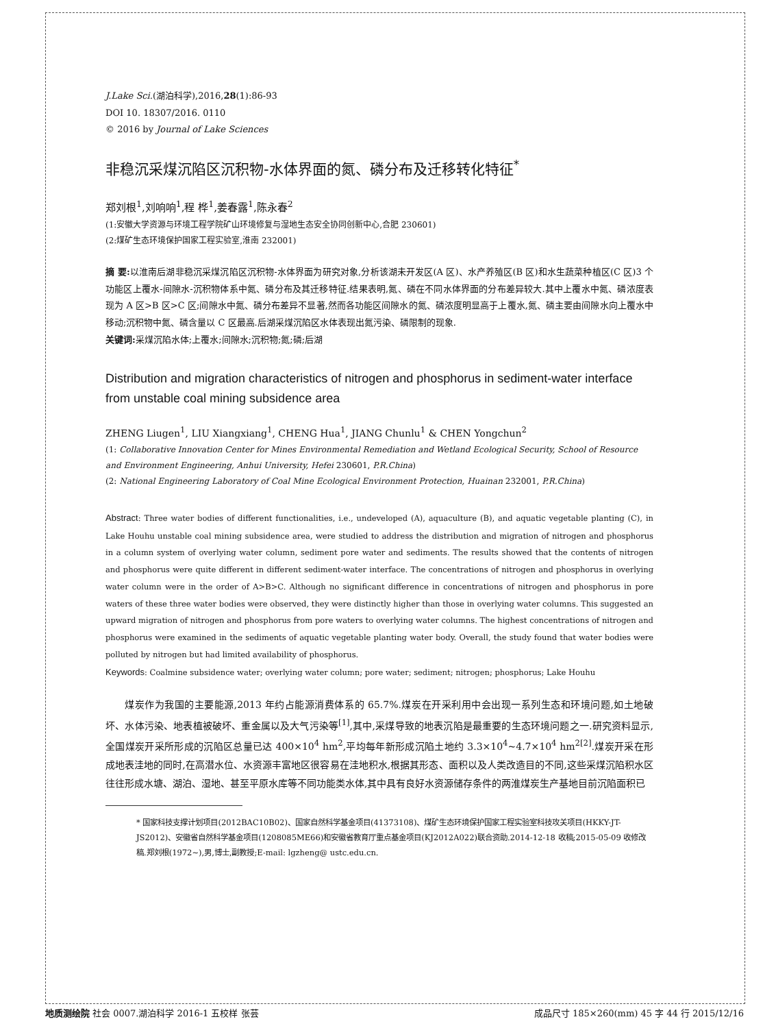J.Lake Sci.(湖泊科学),2016,28(1):86-93
DOI 10. 18307/2016. 0110
© 2016 by Journal of Lake Sciences
非稳沉采煤沉陷区沉积物-水体界面的氮、磷分布及迁移转化特征<sup>*</sup>
郑刘根<sup>1</sup>,刘响响<sup>1</sup>,程 桦<sup>1</sup>,姜春露<sup>1</sup>,陈永春<sup>2</sup>
(1:安徽大学资源与环境工程学院矿山环境修复与湿地生态安全协同创新中心,合肥 230601)
(2:煤矿生态环境保护国家工程实验室,淮南 232001)
摘 要: 以淮南后湖非稳沉采煤沉陷区沉积物-水体界面为研究对象,分析该湖未开发区(A 区)、水产养殖区(B 区)和水生蔬菜种植区(C 区)3 个功能区上覆水-间隙水-沉积物体系中氮、磷分布及其迁移特征.结果表明,氮、磷在不同水体界面的分布差异较大.其中上覆水中氮、磷浓度表现为 A 区>B 区>C 区;间隙水中氮、磷分布差异不显著,然而各功能区间隙水的氮、磷浓度明显高于上覆水,氮、磷主要由间隙水向上覆水中移动;沉积物中氮、磷含量以 C 区最高.后湖采煤沉陷区水体表现出氮污染、磷限制的现象.
关键词: 采煤沉陷水体;上覆水;间隙水;沉积物;氮;磷;后湖
Distribution and migration characteristics of nitrogen and phosphorus in sediment-water interface from unstable coal mining subsidence area
ZHENG Liugen<sup>1</sup>, LIU Xiangxiang<sup>1</sup>, CHENG Hua<sup>1</sup>, JIANG Chunlu<sup>1</sup> & CHEN Yongchun<sup>2</sup>
(1: Collaborative Innovation Center for Mines Environmental Remediation and Wetland Ecological Security, School of Resource and Environment Engineering, Anhui University, Hefei 230601, P.R.China)
(2: National Engineering Laboratory of Coal Mine Ecological Environment Protection, Huainan 232001, P.R.China)
Abstract: Three water bodies of different functionalities, i.e., undeveloped (A), aquaculture (B), and aquatic vegetable planting (C), in Lake Houhu unstable coal mining subsidence area, were studied to address the distribution and migration of nitrogen and phosphorus in a column system of overlying water column, sediment pore water and sediments. The results showed that the contents of nitrogen and phosphorus were quite different in different sediment-water interface. The concentrations of nitrogen and phosphorus in overlying water column were in the order of A>B>C. Although no significant difference in concentrations of nitrogen and phosphorus in pore waters of these three water bodies were observed, they were distinctly higher than those in overlying water columns. This suggested an upward migration of nitrogen and phosphorus from pore waters to overlying water columns. The highest concentrations of nitrogen and phosphorus were examined in the sediments of aquatic vegetable planting water body. Overall, the study found that water bodies were polluted by nitrogen but had limited availability of phosphorus.
Keywords: Coalmine subsidence water; overlying water column; pore water; sediment; nitrogen; phosphorus; Lake Houhu
煤炭作为我国的主要能源,2013 年约占能源消费体系的 65.7%.煤炭在开采利用中会出现一系列生态和环境问题,如土地破坏、水体污染、地表植被破坏、重金属以及大气污染等<sup>[1]</sup>,其中,采煤导致的地表沉陷是最重要的生态环境问题之一.研究资料显示,全国煤炭开采所形成的沉陷区总量已达 400×10<sup>4</sup> hm<sup>2</sup>,平均每年新形成沉陷土地约 3.3×10<sup>4</sup>~4.7×10<sup>4</sup> hm<sup>2[2]</sup>.煤炭开采在形成地表洼地的同时,在高潜水位、水资源丰富地区很容易在洼地积水,根据其形态、面积以及人类改造目的不同,这些采煤沉陷积水区往往形成水塘、湖泊、湿地、甚至平原水库等不同功能类水体,其中具有良好水资源储存条件的两淮煤炭生产基地目前沉陷面积已
* 国家科技支撑计划项目(2012BAC10B02)、国家自然科学基金项目(41373108)、煤矿生态环境保护国家工程实验室科技攻关项目(HKKY-JT-JS2012)、安徽省自然科学基金项目(1208085ME66)和安徽省教育厅重点基金项目(KJ2012A022)联合资助.2014-12-18 收稿;2015-05-09 收修改稿.郑刘根(1972~),男,博士,副教授;E-mail: lgzheng@ ustc.edu.cn.
地质测绘院 社会 0007.湖泊科学 2016-1 五校样 张芸 成品尺寸 185×260(mm) 45 字 44 行 2015/12/16